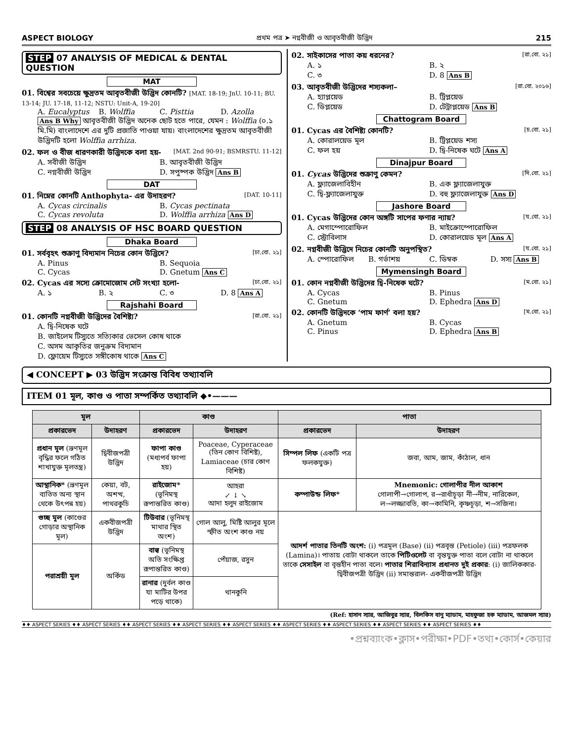ASPECT BIOLOGY প্রথম পত্র ➤ নগ্নবীজী ও আবৃতবীজী উদ্ভিদ 215
STEP 07 ANALYSIS OF MEDICAL & DENTAL QUESTION
MAT
01. বিশ্বের সবচেয়ে ক্ষুদ্রতম আবৃতবীজী উদ্ভিদ কোনটি? [MAT. 18-19; JnU. 10-11; BU. 13-14; JU. 17-18, 11-12; NSTU: Unit-A, 19-20]
A. Eucalyptus B. Wolffia C. Pisttia D. Azolla
Ans B Why আবৃতবীজী উদ্ভিদ অনেক ছোট হতে পারে, যেমন : Wolffia (০.১ মি.মি) বাংলাদেশে এর দুটি প্রজাতি পাওয়া যায়। বাংলাদেশের ক্ষুদ্রতম আবৃতবীজী উদ্ভিদটি হলো Wolffia arrhiza.
02. ফল ও বীজ ধারণকারী উদ্ভিদকে বলা হয়- [MAT. 2nd 90-91; BSMRSTU. 11-12]
A. সবীজী উদ্ভিদ B. আবৃতবীজী উদ্ভিদ
C. নগ্নবীজী উদ্ভিদ D. সপুষ্পক উদ্ভিদ Ans B
DAT
01. নিম্নের কোনটি Anthophyta- এর উদাহরণ? [DAT. 10-11]
A. Cycas circinalis B. Cycas pectinata
C. Cycas revoluta D. Wolffia arrhiza Ans D
STEP 08 ANALYSIS OF HSC BOARD QUESTION
Dhaka Board
01. সর্ববৃহৎ শুক্রাণু বিদ্যমান নিচের কোন উদ্ভিদে? [ঢা.বো. ২১]
A. Pinus B. Sequoia
C. Cycas D. Gnetum Ans C
02. Cycas এর সস্যে ক্রোমোজোম সেট সংখ্যা হলো- [ঢা.বো. ২১]
A. ১ B. ২ C. ৩ D. 8 Ans A
Rajshahi Board
01. কোনটি নগ্নবীজী উদ্ভিদের বৈশিষ্ট্য? [রা.বো. ২১]
A. দ্বি-নিষেক ঘটে
B. জাইলেম টিস্যুতে সত্যিকার ভেসেল কোষ থাকে
C. অসম আকৃতির জনুক্রম বিদ্যমান
D. ফ্লোয়েম টিস্যুতে সঙ্গীকোষ থাকে Ans C
02. সাইকাসের পাতা কয় ধরনের? [রা.বো. ২১]
A. ১ B. ২
C. ৩ D. 8 Ans B
03. আবৃতবীজী উদ্ভিদের শস্যকলা– [রা.বো. ২০১৬]
A. হ্যাপ্লয়েড B. ট্রিপ্লয়েড
C. ডিপ্লয়েড D. টেট্রাপ্লয়েড Ans B
Chattogram Board
01. Cycas এর বৈশিষ্ট্য কোনটি? [চ.বো. ২১]
A. কোরালয়েড মূল B. ট্রিপ্লয়েড শস্য
C. ফল হয় D. দ্বি-নিষেক ঘটে Ans A
Dinajpur Board
01. Cycas উদ্ভিদের শুক্রাণু কেমন? [দি.বো. ২১]
A. ফ্ল্যাজেলাবিহীন B. এক ফ্ল্যাজেলাযুক্ত
C. দ্বি-ফ্ল্যাজেলাযুক্ত D. বহু ফ্ল্যাজেলাযুক্ত Ans D
Jashore Board
01. Cycas উদ্ভিদের কোন অঙ্গটি সাপের ফণার ন্যায়? [য.বো. ২১]
A. মেগাস্পোরোফিল B. মাইক্রোস্পোরোফিল
C. স্ট্রোবিলাস D. কোরালয়েড মূল Ans A
02. নগ্নবীজী উদ্ভিদে নিচের কোনটি অনুপস্থিত? [য.বো. ২১]
A. স্পোরোফিল B. গর্ভাশয় C. ডিম্বক D. সস্য Ans B
Mymensingh Board
01. কোন নগ্নবীজী উদ্ভিদের দ্বি-নিষেক ঘটে? [ম.বো. ২১]
A. Cycas B. Pinus
C. Gnetum D. Ephedra Ans D
02. কোনটি উদ্ভিদকে ‘পাম ফার্ণ’ বলা হয়? [ম.বো. ২১]
A. Gnetum B. Cycas
C. Pinus D. Ephedra Ans B
◀ CONCEPT ▶ 03 উদ্ভিদ সংক্রান্ত বিবিধ তথ্যাবলি
ITEM 01 মূল, কাণ্ড ও পাতা সম্পর্কিত তথ্যাবলি ◆•———
| মূল | | কাণ্ড | | পাতা | |
| --- | --- | --- | --- | --- | --- |
| প্রকারভেদ | উদাহরণ | প্রকারভেদ | উদাহরণ | প্রকারভেদ | উদাহরণ |
| প্রধান মূল (ভ্রূণমূল বৃদ্ধির ফলে গঠিত শাখাযুক্ত মূলতন্ত্র) | দ্বিবীজপত্রী উদ্ভিদ | ফাপা কাণ্ড (মধ্যপর্ব ফাপা হয়) | Poaceae, Cyperaceae (তিন কোণ বিশিষ্ট), Lamiaceae (চার কোণ বিশিষ্ট) | সিম্পল লিফ (একটি পত্র ফলকযুক্ত) | জবা, আম, জাম, কাঁঠাল, ধান |
| আস্থানিক* (ভ্রূণমূল ব্যতিত অন্য স্থান থেকে উৎপন্ন হয়) | কেয়া, বট, অশত্থ, পাথরকুচি | রাইজোম* (ভূনিমস্থ রূপান্তরিত কাণ্ড) | আহরা ↙ ↓ ↘ আদা হলুদ রাইজোম | কম্পাউন্ড লিফ* | Mnemonic: গোলাপীর নীল আকাশ গোলাপী→গোলাপ, র→রাধাঁচূড়া নী→নীম, নারিকেল, ল→লজ্জাবতি, কা→কামিনি, কৃষ্ণচূড়া, শ→সজিনা। |
| গুচ্ছ মূল (কাণ্ডের গোড়ার অস্থানিক মূল) | একবীজপত্রী উদ্ভিদ | টিউবার (ভূনিমস্থ মাথার স্থিত অংশ) | গোল আলু, মিষ্টি আলুর মূলে স্ফীত অংশ কাণ্ড নয় | আদর্শ পাতার তিনটি অংশ: (i) পত্রমূল (Base) (ii) পত্রবৃন্ত (Petiole) (iii) পত্রফলক (Lamina)। পাতায় বোটা থাকলে তাকে পিটিওলেট বা বৃন্তযুক্ত পাতা বলে বোটা না থাকলে তাকে সেসাইল বা বৃন্তহীন পাতা বলে। পাতার শিরাবিন্যাস প্রধানত দুই প্রকার : (i) জালিককার- দ্বিবীজপত্রী উদ্ভিদ (ii) সমান্তরাল- একবীজপত্রী উদ্ভিদ | |
| পরাশ্রয়ী মূল | অর্কিড | বাল্ব (ভূনিমস্থ অতি সংক্ষিপ্ত রূপান্তরিত কাণ্ড) | পেঁয়াজ, রসুন | | |
| | | রানার (দুর্বল কাণ্ড যা মাটির উপর পড়ে থাকে) | থানকুনি | | |
(Ref: হাসান স্যার, আজিবুর স্যার, বিলকিস বানু ম্যাডাম, মাহফুজা হক ম্যাডাম, আজমল স্যার)
♦♦ ASPECT SERIES ♦♦ ASPECT SERIES ♦♦ ASPECT SERIES ♦♦ ASPECT SERIES ♦♦ ASPECT SERIES ♦♦ ASPECT SERIES ♦♦ ASPECT SERIES ♦♦ ASPECT SERIES ♦♦ ASPECT SERIES ♦♦
•প্রশ্নব্যাংক•ক্লাস•পরীক্ষা•PDF•তথ্য•কোর্স•কেয়ার